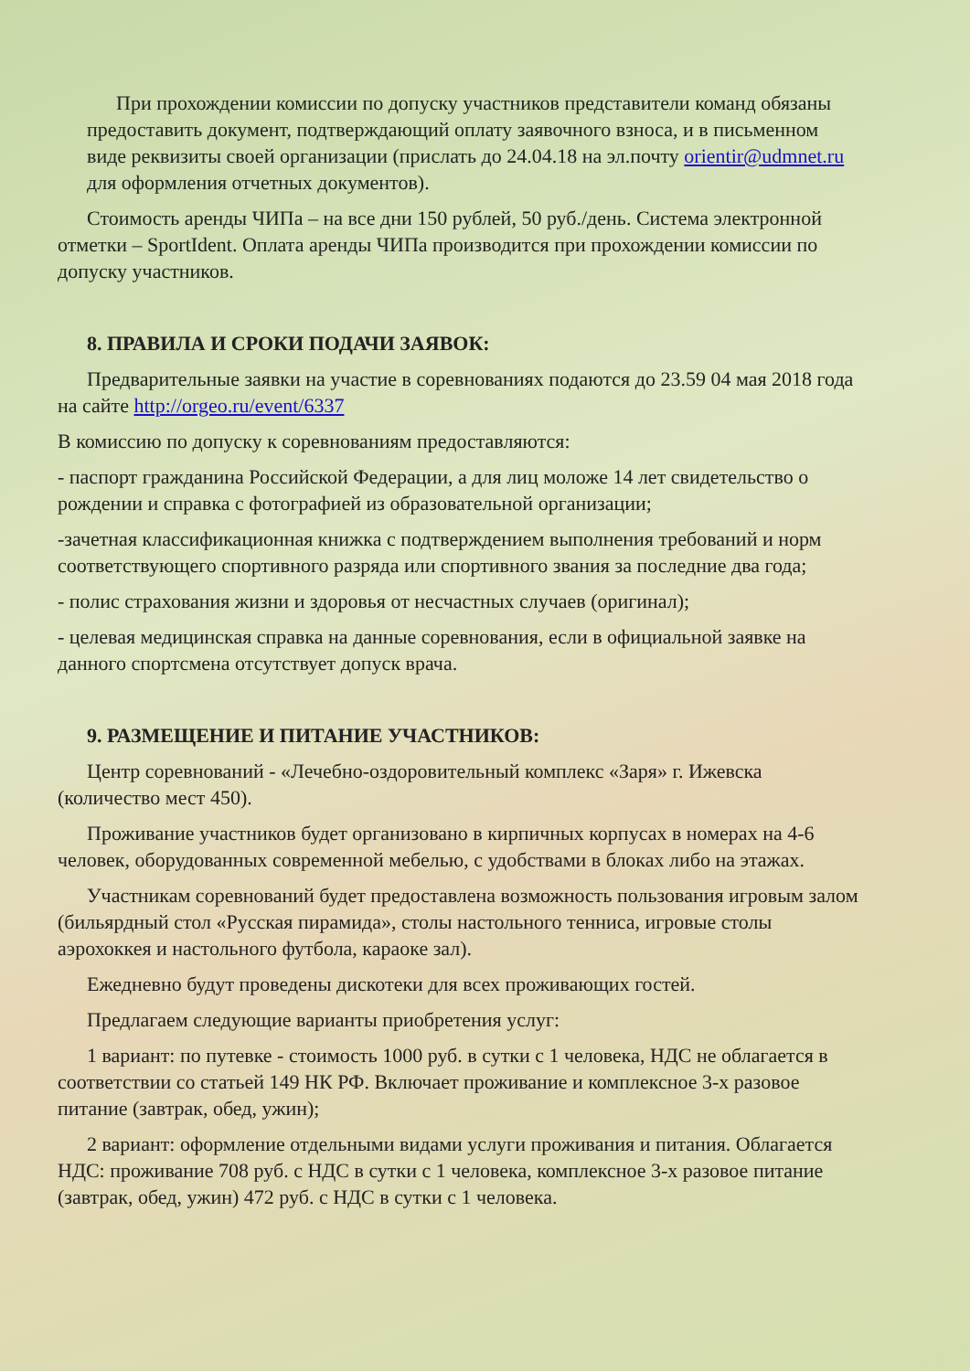При прохождении комиссии по допуску участников представители команд обязаны предоставить документ, подтверждающий оплату заявочного взноса, и в письменном виде реквизиты своей организации (прислать до 24.04.18 на эл.почту orientir@udmnet.ru для оформления отчетных документов).
Стоимость аренды ЧИПа – на все дни 150 рублей, 50 руб./день. Система электронной отметки – SportIdent. Оплата аренды ЧИПа производится при прохождении комиссии по допуску участников.
8. ПРАВИЛА И СРОКИ ПОДАЧИ ЗАЯВОК:
Предварительные заявки на участие в соревнованиях подаются до 23.59 04 мая 2018 года на сайте http://orgeo.ru/event/6337
В комиссию по допуску к соревнованиям предоставляются:
- паспорт гражданина Российской Федерации, а для лиц моложе 14 лет свидетельство о рождении и справка с фотографией из образовательной организации;
-зачетная классификационная книжка с подтверждением выполнения требований и норм соответствующего спортивного разряда или спортивного звания за последние два года;
- полис страхования жизни и здоровья от несчастных случаев (оригинал);
- целевая медицинская справка на данные соревнования, если в официальной заявке на данного спортсмена отсутствует допуск врача.
9. РАЗМЕЩЕНИЕ И ПИТАНИЕ УЧАСТНИКОВ:
Центр соревнований - «Лечебно-оздоровительный комплекс «Заря» г. Ижевска (количество мест 450).
Проживание участников будет организовано в кирпичных корпусах в номерах на 4-6 человек, оборудованных современной мебелью, с удобствами в блоках либо на этажах.
Участникам соревнований будет предоставлена возможность пользования игровым залом (бильярдный стол «Русская пирамида», столы настольного тенниса, игровые столы аэрохоккея и настольного футбола, караоке зал).
Ежедневно будут проведены дискотеки для всех проживающих гостей.
Предлагаем следующие варианты приобретения услуг:
1 вариант: по путевке - стоимость 1000 руб. в сутки с 1 человека, НДС не облагается в соответствии со статьей 149 НК РФ. Включает проживание и комплексное 3-х разовое питание (завтрак, обед, ужин);
2 вариант: оформление отдельными видами услуги проживания и питания. Облагается НДС: проживание 708 руб. с НДС в сутки с 1 человека, комплексное 3-х разовое питание (завтрак, обед, ужин) 472 руб. с НДС в сутки с 1 человека.